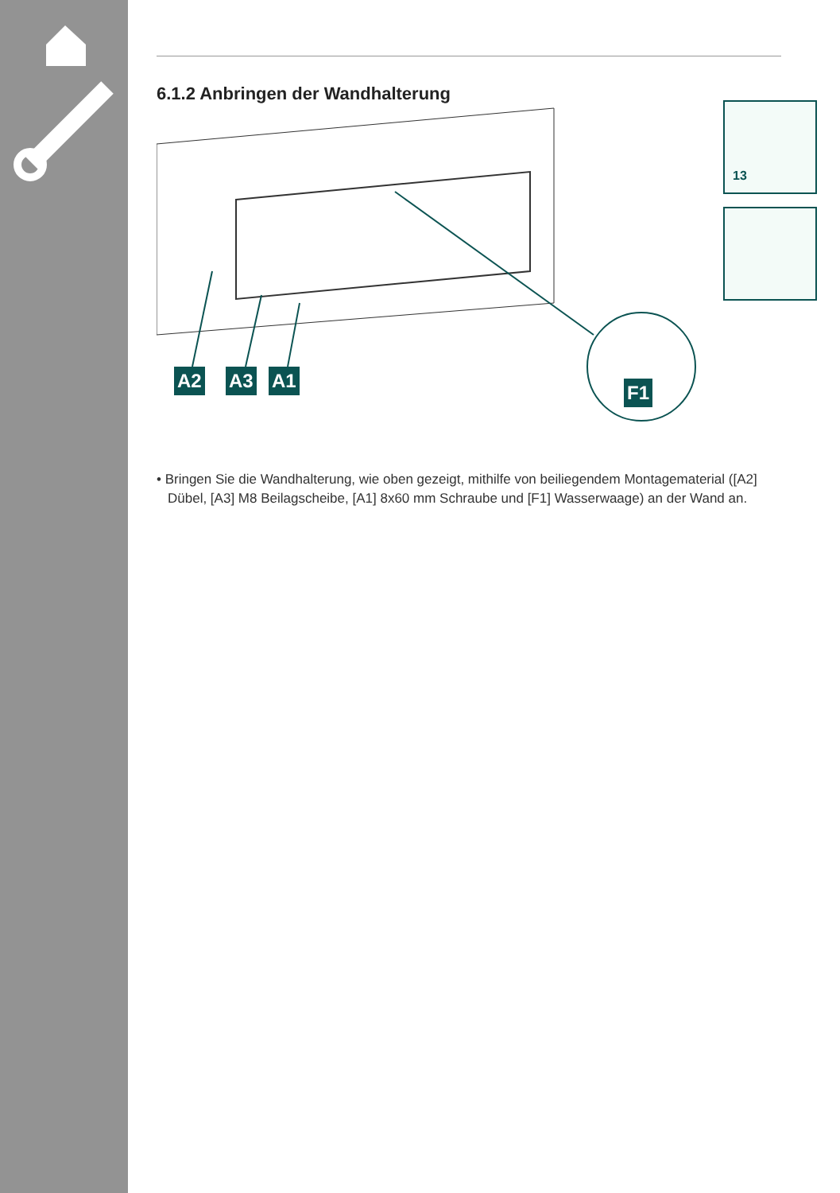6.1.2 Anbringen der Wandhalterung
A2 A3 A1
F1
13
• Bringen Sie die Wandhalterung, wie oben gezeigt, mithilfe von beiliegendem Montagematerial ([A2] Dübel, [A3] M8 Beilagscheibe, [A1] 8x60 mm Schraube und [F1] Wasserwaage) an der Wand an.